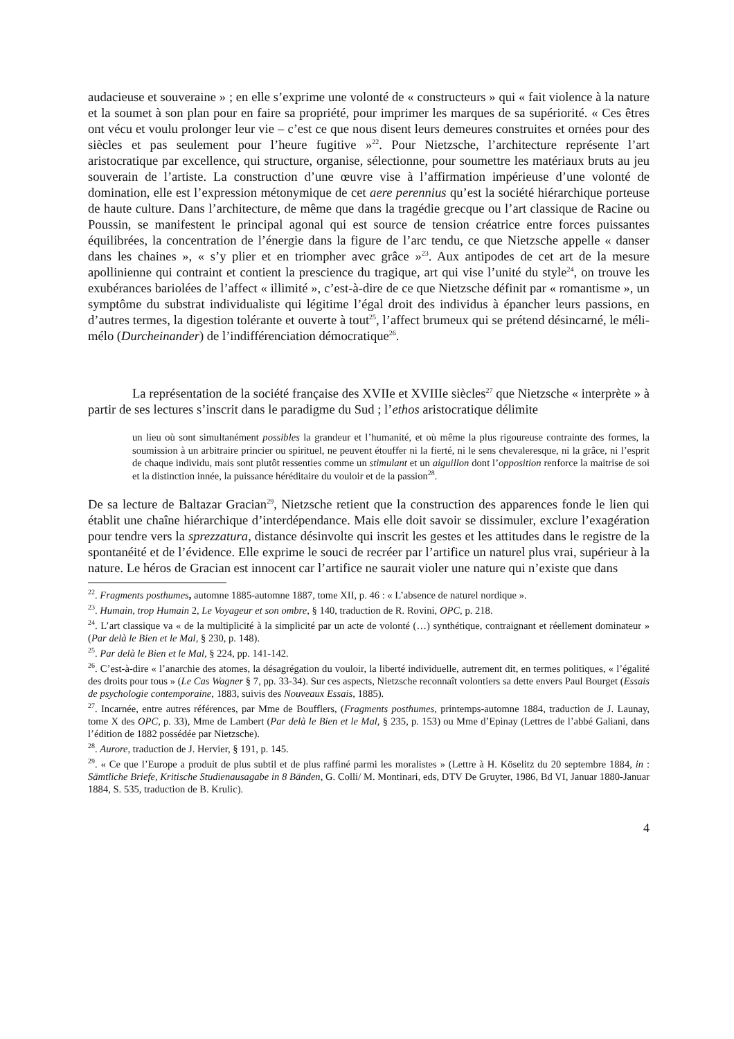audacieuse et souveraine » ; en elle s’exprime une volonté de « constructeurs » qui « fait violence à la nature et la soumet à son plan pour en faire sa propriété, pour imprimer les marques de sa supériorité. « Ces êtres ont vécu et voulu prolonger leur vie – c’est ce que nous disent leurs demeures construites et ornées pour des siècles et pas seulement pour l’heure fugitive »<sup>22</sup>. Pour Nietzsche, l’architecture représente l’art aristocratique par excellence, qui structure, organise, sélectionne, pour soumettre les matériaux bruts au jeu souverain de l’artiste. La construction d’une œuvre vise à l’affirmation impérieuse d’une volonté de domination, elle est l’expression métonymique de cet aere perennius qu’est la société hiérarchique porteuse de haute culture. Dans l’architecture, de même que dans la tragédie grecque ou l’art classique de Racine ou Poussin, se manifestent le principal agonal qui est source de tension créatrice entre forces puissantes équilibrées, la concentration de l’énergie dans la figure de l’arc tendu, ce que Nietzsche appelle « danser dans les chaines », « s’y plier et en triompher avec grâce »<sup>23</sup>. Aux antipodes de cet art de la mesure apollinienne qui contraint et contient la prescience du tragique, art qui vise l’unité du style<sup>24</sup>, on trouve les exubérances bariolées de l’affect « illimité », c’est-à-dire de ce que Nietzsche définit par « romantisme », un symptôme du substrat individualiste qui légitime l’égal droit des individus à épancher leurs passions, en d’autres termes, la digestion tolérante et ouverte à tout<sup>25</sup>, l’affect brumeux qui se prétend désincarné, le méli-mélo (Durcheinander) de l’indifférenciation démocratique<sup>26</sup>.
La représentation de la société française des XVIIe et XVIIIe siècles<sup>27</sup> que Nietzsche « interprète » à partir de ses lectures s’inscrit dans le paradigme du Sud ; l’ethos aristocratique délimite
un lieu où sont simultanément possibles la grandeur et l’humanité, et où même la plus rigoureuse contrainte des formes, la soumission à un arbitraire princier ou spirituel, ne peuvent étouffer ni la fierté, ni le sens chevaleresque, ni la grâce, ni l’esprit de chaque individu, mais sont plutôt ressenties comme un stimulant et un aiguillon dont l’opposition renforce la maitrise de soi et la distinction innée, la puissance héréditaire du vouloir et de la passion<sup>28</sup>.
De sa lecture de Baltazar Gracian<sup>29</sup>, Nietzsche retient que la construction des apparences fonde le lien qui établit une chaîne hiérarchique d’interdépendance. Mais elle doit savoir se dissimuler, exclure l’exagération pour tendre vers la sprezzatura, distance désinvolte qui inscrit les gestes et les attitudes dans le registre de la spontanéité et de l’évidence. Elle exprime le souci de recréer par l’artifice un naturel plus vrai, supérieur à la nature. Le héros de Gracian est innocent car l’artifice ne saurait violer une nature qui n’existe que dans
<sup>22</sup>. Fragments posthumes, automne 1885-automne 1887, tome XII, p. 46 : « L’absence de naturel nordique ».
<sup>23</sup>. Humain, trop Humain 2, Le Voyageur et son ombre, § 140, traduction de R. Rovini, OPC, p. 218.
<sup>24</sup>. L’art classique va « de la multiplicité à la simplicité par un acte de volonté (…) synthétique, contraignant et réellement dominateur » (Par delà le Bien et le Mal, § 230, p. 148).
<sup>25</sup>. Par delà le Bien et le Mal, § 224, pp. 141-142.
<sup>26</sup>. C’est-à-dire « l’anarchie des atomes, la désagrégation du vouloir, la liberté individuelle, autrement dit, en termes politiques, « l’égalité des droits pour tous » (Le Cas Wagner § 7, pp. 33-34). Sur ces aspects, Nietzsche reconnaît volontiers sa dette envers Paul Bourget (Essais de psychologie contemporaine, 1883, suivis des Nouveaux Essais, 1885).
<sup>27</sup>. Incarnée, entre autres références, par Mme de Boufflers, (Fragments posthumes, printemps-automne 1884, traduction de J. Launay, tome X des OPC, p. 33), Mme de Lambert (Par delà le Bien et le Mal, § 235, p. 153) ou Mme d’Epinay (Lettres de l’abbé Galiani, dans l’édition de 1882 possédée par Nietzsche).
<sup>28</sup>. Aurore, traduction de J. Hervier, § 191, p. 145.
<sup>29</sup>. « Ce que l’Europe a produit de plus subtil et de plus raffiné parmi les moralistes » (Lettre à H. Köselitz du 20 septembre 1884, in : Sämtliche Briefe, Kritische Studienausagabe in 8 Bänden, G. Colli/ M. Montinari, eds, DTV De Gruyter, 1986, Bd VI, Januar 1880-Januar 1884, S. 535, traduction de B. Krulic).
4